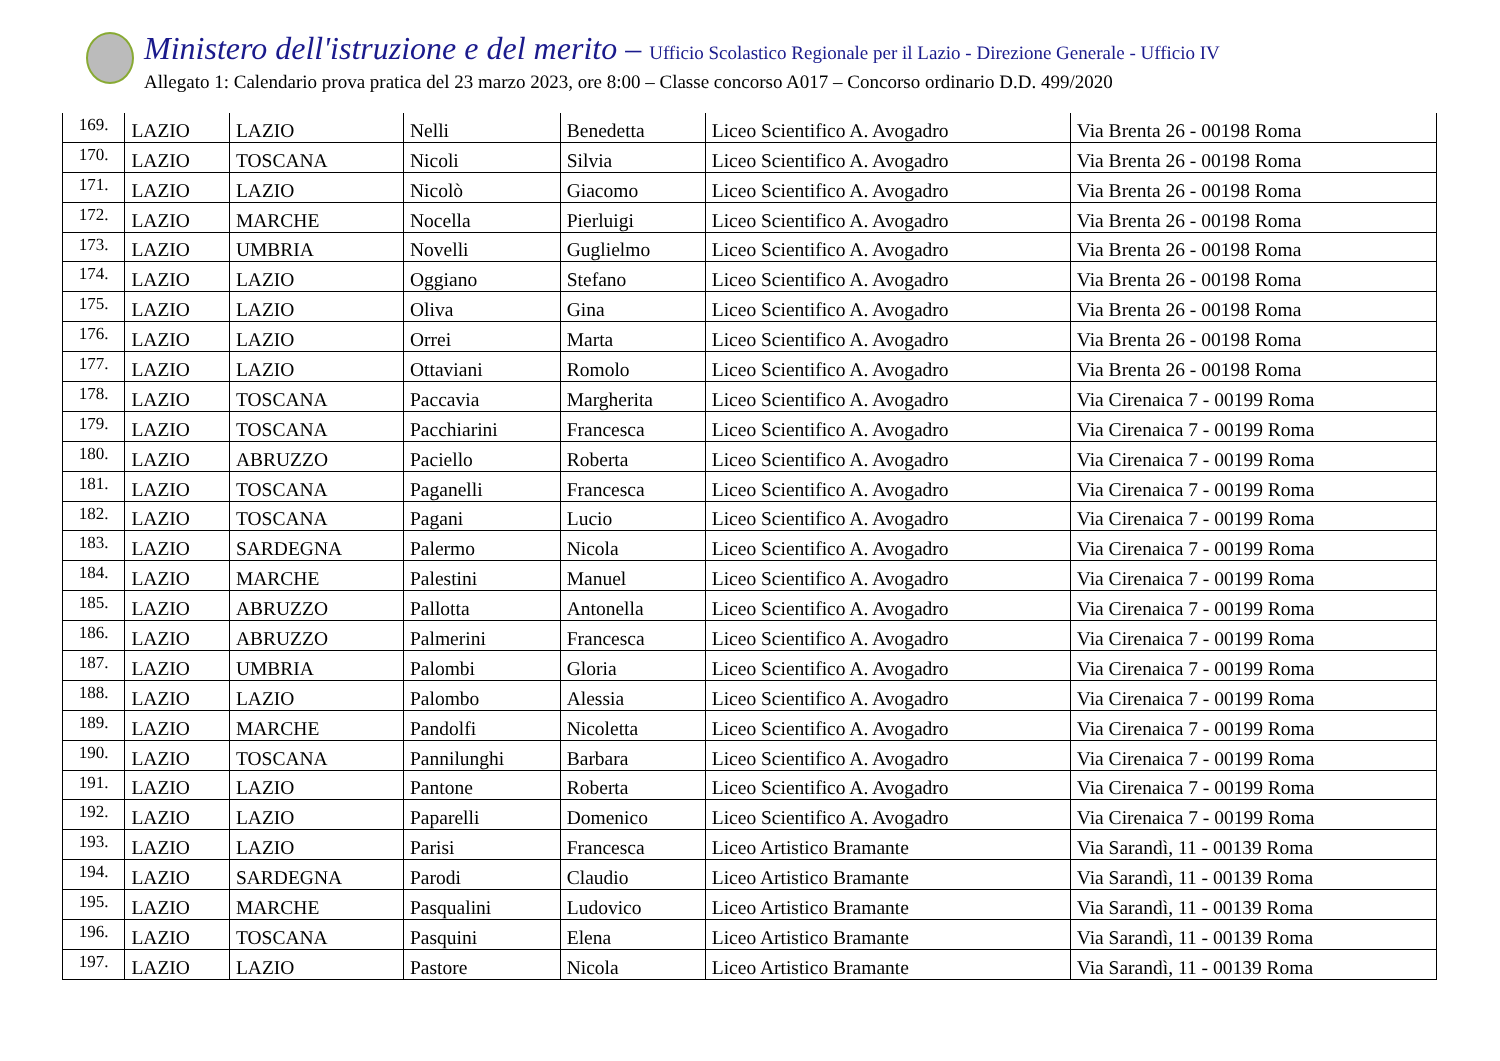Ministero dell'istruzione e del merito – Ufficio Scolastico Regionale per il Lazio - Direzione Generale - Ufficio IV
Allegato 1: Calendario prova pratica del 23 marzo 2023, ore 8:00 – Classe concorso A017 – Concorso ordinario D.D. 499/2020
| 169. | LAZIO | LAZIO | Nelli | Benedetta | Liceo Scientifico A. Avogadro | Via Brenta 26 - 00198 Roma |
| 170. | LAZIO | TOSCANA | Nicoli | Silvia | Liceo Scientifico A. Avogadro | Via Brenta 26 - 00198 Roma |
| 171. | LAZIO | LAZIO | Nicolò | Giacomo | Liceo Scientifico A. Avogadro | Via Brenta 26 - 00198 Roma |
| 172. | LAZIO | MARCHE | Nocella | Pierluigi | Liceo Scientifico A. Avogadro | Via Brenta 26 - 00198 Roma |
| 173. | LAZIO | UMBRIA | Novelli | Guglielmo | Liceo Scientifico A. Avogadro | Via Brenta 26 - 00198 Roma |
| 174. | LAZIO | LAZIO | Oggiano | Stefano | Liceo Scientifico A. Avogadro | Via Brenta 26 - 00198 Roma |
| 175. | LAZIO | LAZIO | Oliva | Gina | Liceo Scientifico A. Avogadro | Via Brenta 26 - 00198 Roma |
| 176. | LAZIO | LAZIO | Orrei | Marta | Liceo Scientifico A. Avogadro | Via Brenta 26 - 00198 Roma |
| 177. | LAZIO | LAZIO | Ottaviani | Romolo | Liceo Scientifico A. Avogadro | Via Brenta 26 - 00198 Roma |
| 178. | LAZIO | TOSCANA | Paccavia | Margherita | Liceo Scientifico A. Avogadro | Via Cirenaica 7 - 00199 Roma |
| 179. | LAZIO | TOSCANA | Pacchiarini | Francesca | Liceo Scientifico A. Avogadro | Via Cirenaica 7 - 00199 Roma |
| 180. | LAZIO | ABRUZZO | Paciello | Roberta | Liceo Scientifico A. Avogadro | Via Cirenaica 7 - 00199 Roma |
| 181. | LAZIO | TOSCANA | Paganelli | Francesca | Liceo Scientifico A. Avogadro | Via Cirenaica 7 - 00199 Roma |
| 182. | LAZIO | TOSCANA | Pagani | Lucio | Liceo Scientifico A. Avogadro | Via Cirenaica 7 - 00199 Roma |
| 183. | LAZIO | SARDEGNA | Palermo | Nicola | Liceo Scientifico A. Avogadro | Via Cirenaica 7 - 00199 Roma |
| 184. | LAZIO | MARCHE | Palestini | Manuel | Liceo Scientifico A. Avogadro | Via Cirenaica 7 - 00199 Roma |
| 185. | LAZIO | ABRUZZO | Pallotta | Antonella | Liceo Scientifico A. Avogadro | Via Cirenaica 7 - 00199 Roma |
| 186. | LAZIO | ABRUZZO | Palmerini | Francesca | Liceo Scientifico A. Avogadro | Via Cirenaica 7 - 00199 Roma |
| 187. | LAZIO | UMBRIA | Palombi | Gloria | Liceo Scientifico A. Avogadro | Via Cirenaica 7 - 00199 Roma |
| 188. | LAZIO | LAZIO | Palombo | Alessia | Liceo Scientifico A. Avogadro | Via Cirenaica 7 - 00199 Roma |
| 189. | LAZIO | MARCHE | Pandolfi | Nicoletta | Liceo Scientifico A. Avogadro | Via Cirenaica 7 - 00199 Roma |
| 190. | LAZIO | TOSCANA | Pannilunghi | Barbara | Liceo Scientifico A. Avogadro | Via Cirenaica 7 - 00199 Roma |
| 191. | LAZIO | LAZIO | Pantone | Roberta | Liceo Scientifico A. Avogadro | Via Cirenaica 7 - 00199 Roma |
| 192. | LAZIO | LAZIO | Paparelli | Domenico | Liceo Scientifico A. Avogadro | Via Cirenaica 7 - 00199 Roma |
| 193. | LAZIO | LAZIO | Parisi | Francesca | Liceo Artistico Bramante | Via Sarandì, 11 - 00139 Roma |
| 194. | LAZIO | SARDEGNA | Parodi | Claudio | Liceo Artistico Bramante | Via Sarandì, 11 - 00139 Roma |
| 195. | LAZIO | MARCHE | Pasqualini | Ludovico | Liceo Artistico Bramante | Via Sarandì, 11 - 00139 Roma |
| 196. | LAZIO | TOSCANA | Pasquini | Elena | Liceo Artistico Bramante | Via Sarandì, 11 - 00139 Roma |
| 197. | LAZIO | LAZIO | Pastore | Nicola | Liceo Artistico Bramante | Via Sarandì, 11 - 00139 Roma |